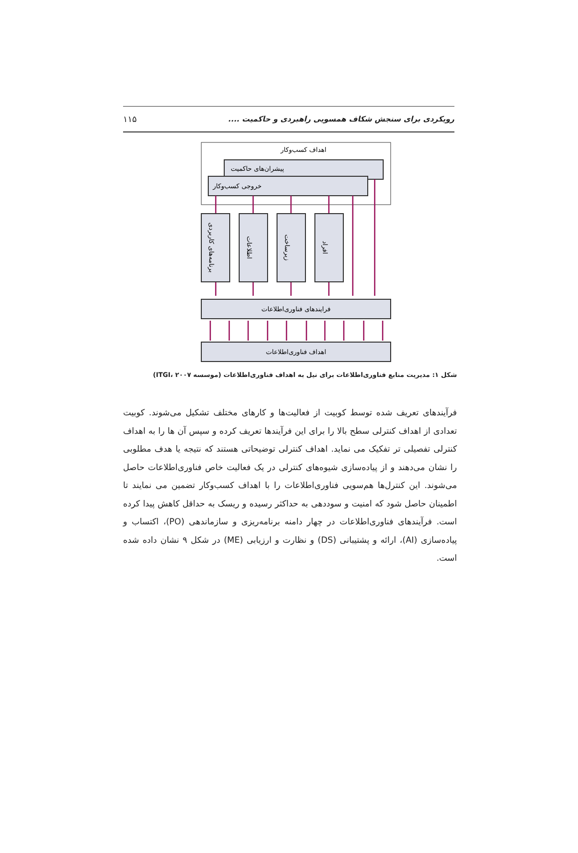رویکردی برای سنجش شکاف همسویی راهبردی و حاکمیت .... ۱۱۵
اهداف کسب‌وکار
پیشران‌های حاکمیت
خروجی کسب‌وکار
برنامه‌های کاربردی
اطلاعات
زیرساخت
افراد
فرایندهای فناوری‌اطلاعات
اهداف فناوری‌اطلاعات
شکل ۱: مدیریت منابع فناوری‌اطلاعات برای نیل به اهداف فناوری‌اطلاعات (موسسه ITGI، ۲۰۰۷)
فرآیندهای تعریف شده توسط کوبیت از فعالیت‌ها و کارهای مختلف تشکیل می‌شوند. کوبیت تعدادی از اهداف کنترلی سطح بالا را برای این فرآیندها تعریف کرده و سپس آن ها را به اهداف کنترلی تفصیلی تر تفکیک می نماید. اهداف کنترلی توضیحاتی هستند که نتیجه یا هدف مطلوبی را نشان می‌دهند و از پیاده‌سازی شیوه‌های کنترلی در یک فعالیت خاص فناوری‌اطلاعات حاصل می‌شوند. این کنترل‌ها هم‌سویی فناوری‌اطلاعات را با اهداف کسب‌وکار تضمین می نمایند تا اطمینان حاصل شود که امنیت و سوددهی به حداکثر رسیده و ریسک به حداقل کاهش پیدا کرده است. فرآیندهای فناوری‌اطلاعات در چهار دامنه برنامه‌ریزی و سازماندهی (PO)، اکتساب و پیاده‌سازی (AI)، ارائه و پشتیبانی (DS) و نظارت و ارزیابی (ME) در شکل ۹ نشان داده شده است.